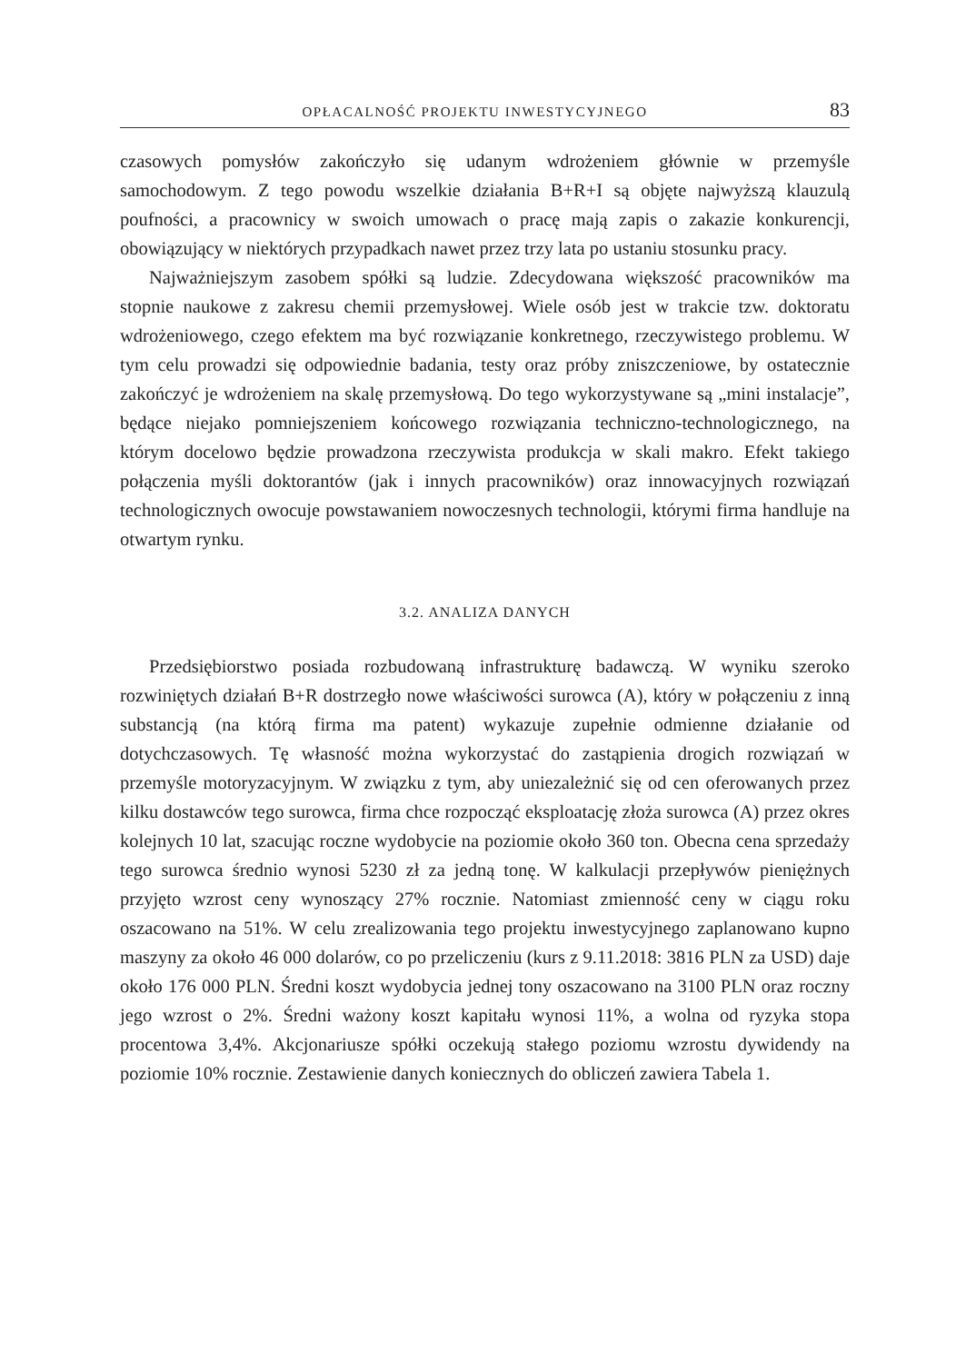OPŁACALNOŚĆ PROJEKTU INWESTYCYJNEGO 83
czasowych pomysłów zakończyło się udanym wdrożeniem głównie w przemyśle samochodowym. Z tego powodu wszelkie działania B+R+I są objęte najwyższą klauzulą poufności, a pracownicy w swoich umowach o pracę mają zapis o zakazie konkurencji, obowiązujący w niektórych przypadkach nawet przez trzy lata po ustaniu stosunku pracy.
Najważniejszym zasobem spółki są ludzie. Zdecydowana większość pracowników ma stopnie naukowe z zakresu chemii przemysłowej. Wiele osób jest w trakcie tzw. doktoratu wdrożeniowego, czego efektem ma być rozwiązanie konkretnego, rzeczywistego problemu. W tym celu prowadzi się odpowiednie badania, testy oraz próby zniszczeniowe, by ostatecznie zakończyć je wdrożeniem na skalę przemysłową. Do tego wykorzystywane są „mini instalacje”, będące niejako pomniejszeniem końcowego rozwiązania techniczno-technologicznego, na którym docelowo będzie prowadzona rzeczywista produkcja w skali makro. Efekt takiego połączenia myśli doktorantów (jak i innych pracowników) oraz innowacyjnych rozwiązań technologicznych owocuje powstawaniem nowoczesnych technologii, którymi firma handluje na otwartym rynku.
3.2. ANALIZA DANYCH
Przedsiębiorstwo posiada rozbudowaną infrastrukturę badawczą. W wyniku szeroko rozwiniętych działań B+R dostrzegło nowe właściwości surowca (A), który w połączeniu z inną substancją (na którą firma ma patent) wykazuje zupełnie odmienne działanie od dotychczasowych. Tę własność można wykorzystać do zastąpienia drogich rozwiązań w przemyśle motoryzacyjnym. W związku z tym, aby uniezależnić się od cen oferowanych przez kilku dostawców tego surowca, firma chce rozpocząć eksploatację złoża surowca (A) przez okres kolejnych 10 lat, szacując roczne wydobycie na poziomie około 360 ton. Obecna cena sprzedaży tego surowca średnio wynosi 5230 zł za jedną tonę. W kalkulacji przepływów pieniężnych przyjęto wzrost ceny wynoszący 27% rocznie. Natomiast zmienność ceny w ciągu roku oszacowano na 51%. W celu zrealizowania tego projektu inwestycyjnego zaplanowano kupno maszyny za około 46 000 dolarów, co po przeliczeniu (kurs z 9.11.2018: 3816 PLN za USD) daje około 176 000 PLN. Średni koszt wydobycia jednej tony oszacowano na 3100 PLN oraz roczny jego wzrost o 2%. Średni ważony koszt kapitału wynosi 11%, a wolna od ryzyka stopa procentowa 3,4%. Akcjonariusze spółki oczekują stałego poziomu wzrostu dywidendy na poziomie 10% rocznie. Zestawienie danych koniecznych do obliczeń zawiera Tabela 1.